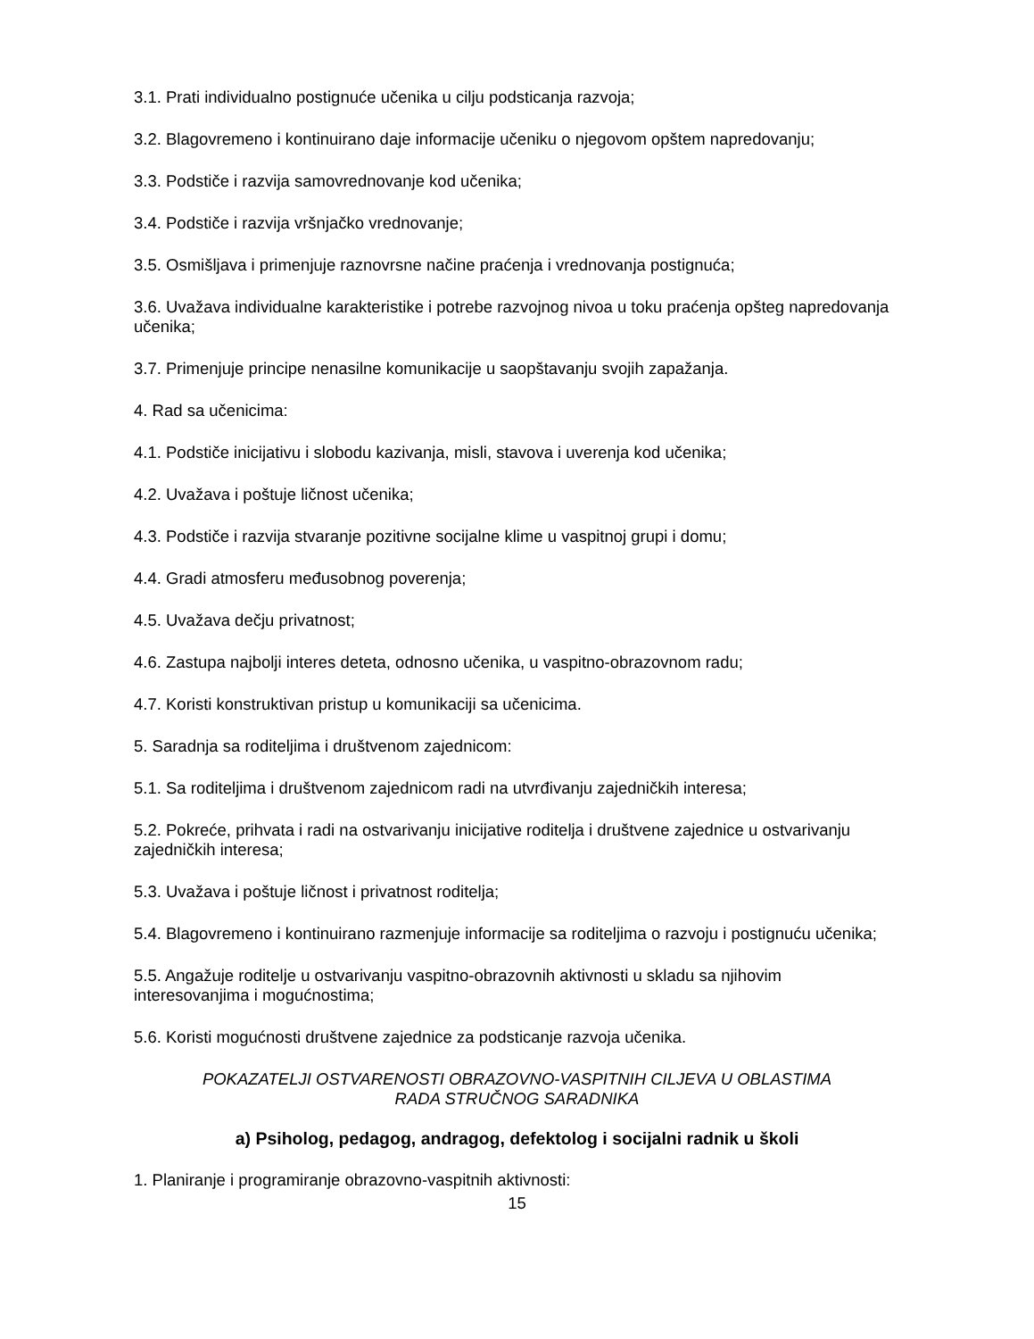3.1. Prati individualno postignuće učenika u cilju podsticanja razvoja;
3.2. Blagovremeno i kontinuirano daje informacije učeniku o njegovom opštem napredovanju;
3.3. Podstiče i razvija samovrednovanje kod učenika;
3.4. Podstiče i razvija vršnjačko vrednovanje;
3.5. Osmišljava i primenjuje raznovrsne načine praćenja i vrednovanja postignuća;
3.6. Uvažava individualne karakteristike i potrebe razvojnog nivoa u toku praćenja opšteg napredovanja učenika;
3.7. Primenjuje principe nenasilne komunikacije u saopštavanju svojih zapažanja.
4. Rad sa učenicima:
4.1. Podstiče inicijativu i slobodu kazivanja, misli, stavova i uverenja kod učenika;
4.2. Uvažava i poštuje ličnost učenika;
4.3. Podstiče i razvija stvaranje pozitivne socijalne klime u vaspitnoj grupi i domu;
4.4. Gradi atmosferu međusobnog poverenja;
4.5. Uvažava dečju privatnost;
4.6. Zastupa najbolji interes deteta, odnosno učenika, u vaspitno-obrazovnom radu;
4.7. Koristi konstruktivan pristup u komunikaciji sa učenicima.
5. Saradnja sa roditeljima i društvenom zajednicom:
5.1. Sa roditeljima i društvenom zajednicom radi na utvrđivanju zajedničkih interesa;
5.2. Pokreće, prihvata i radi na ostvarivanju inicijative roditelja i društvene zajednice u ostvarivanju zajedničkih interesa;
5.3. Uvažava i poštuje ličnost i privatnost roditelja;
5.4. Blagovremeno i kontinuirano razmenjuje informacije sa roditeljima o razvoju i postignuću učenika;
5.5. Angažuje roditelje u ostvarivanju vaspitno-obrazovnih aktivnosti u skladu sa njihovim interesovanjima i mogućnostima;
5.6. Koristi mogućnosti društvene zajednice za podsticanje razvoja učenika.
POKAZATELJI OSTVARENOSTI OBRAZOVNO-VASPITNIH CILJEVA U OBLASTIMA
RADA STRUČNOG SARADNIKA
a) Psiholog, pedagog, andragog, defektolog i socijalni radnik u školi
1. Planiranje i programiranje obrazovno-vaspitnih aktivnosti:
15